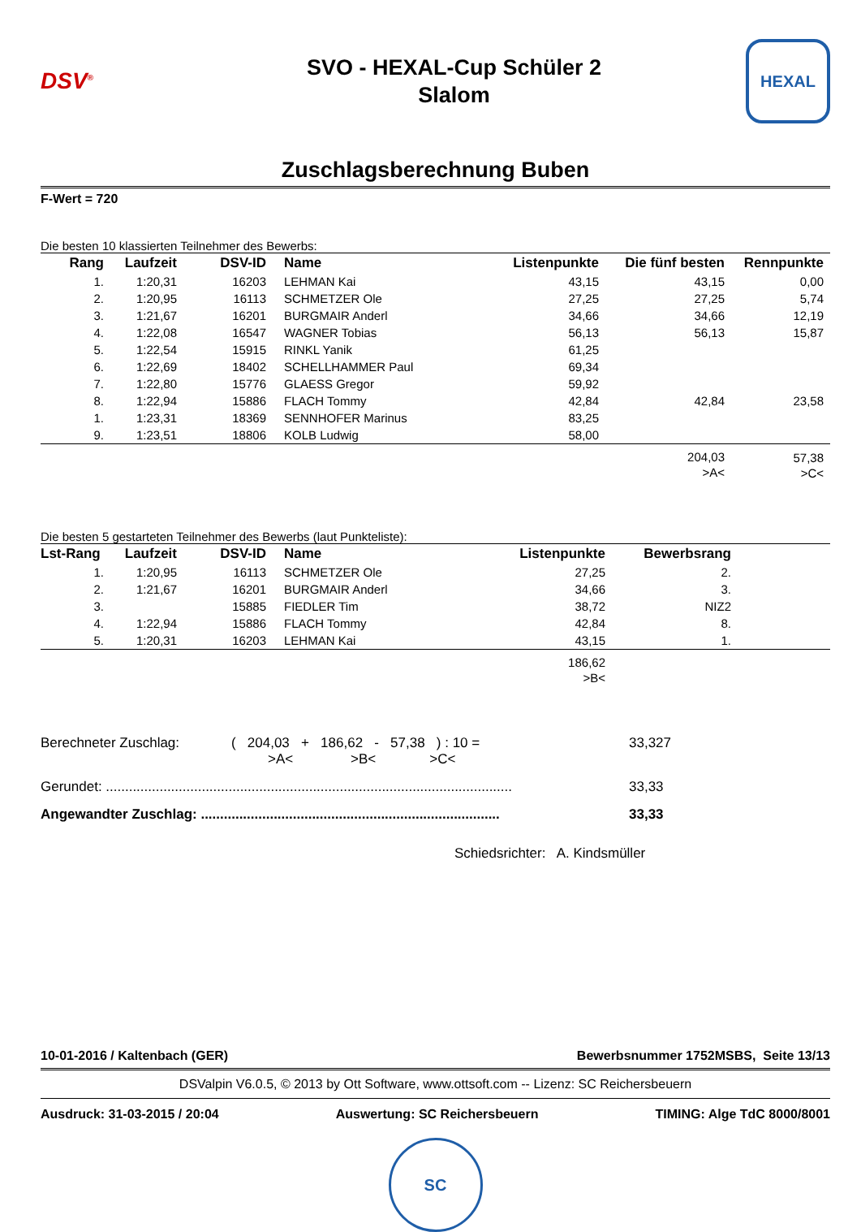DSV<sup>®</sup>
SVO - HEXAL-Cup Schüler 2
Slalom
HEXAL
Zuschlagsberechnung Buben
F-Wert = 720
Die besten 10 klassierten Teilnehmer des Bewerbs:
| Rang | Laufzeit | DSV-ID | Name | Listenpunkte | Die fünf besten | Rennpunkte |
| --- | --- | --- | --- | --- | --- | --- |
| 1. | 1:20,31 | 16203 | LEHMAN Kai | 43,15 | 43,15 | 0,00 |
| 2. | 1:20,95 | 16113 | SCHMETZER Ole | 27,25 | 27,25 | 5,74 |
| 3. | 1:21,67 | 16201 | BURGMAIR Anderl | 34,66 | 34,66 | 12,19 |
| 4. | 1:22,08 | 16547 | WAGNER Tobias | 56,13 | 56,13 | 15,87 |
| 5. | 1:22,54 | 15915 | RINKL Yanik | 61,25 | | |
| 6. | 1:22,69 | 18402 | SCHELLHAMMER Paul | 69,34 | | |
| 7. | 1:22,80 | 15776 | GLAESS Gregor | 59,92 | | |
| 8. | 1:22,94 | 15886 | FLACH Tommy | 42,84 | 42,84 | 23,58 |
| 1. | 1:23,31 | 18369 | SENNHOFER Marinus | 83,25 | | |
| 9. | 1:23,51 | 18806 | KOLB Ludwig | 58,00 | | |
| | | | | | 204,03 >A< | 57,38 >C< |
Die besten 5 gestarteten Teilnehmer des Bewerbs (laut Punkteliste):
| Lst-Rang | Laufzeit | DSV-ID | Name | Listenpunkte | Bewerbsrang | |
| --- | --- | --- | --- | --- | --- | --- |
| 1. | 1:20,95 | 16113 | SCHMETZER Ole | 27,25 | 2. | |
| 2. | 1:21,67 | 16201 | BURGMAIR Anderl | 34,66 | 3. | |
| 3. | | 15885 | FIEDLER Tim | 38,72 | NIZ2 | |
| 4. | 1:22,94 | 15886 | FLACH Tommy | 42,84 | 8. | |
| 5. | 1:20,31 | 16203 | LEHMAN Kai | 43,15 | 1. | |
| | | | | 186,62 >B< | | |
Berechneter Zuschlag: ( 204,03 + 186,62 - 57,38 ) : 10 =
>A< >B< >C< 33,327
Gerundet: .......................................................................................................... 33,33
Angewandter Zuschlag: .............................................................................. 33,33
Schiedsrichter: A. Kindsmüller
10-01-2016 / Kaltenbach (GER) Bewerbsnummer 1752MSBS, Seite 13/13
DSValpin V6.0.5, © 2013 by Ott Software, www.ottsoft.com -- Lizenz: SC Reichersbeuern
Ausdruck: 31-03-2015 / 20:04 Auswertung: SC Reichersbeuern TIMING: Alge TdC 8000/8001
SC